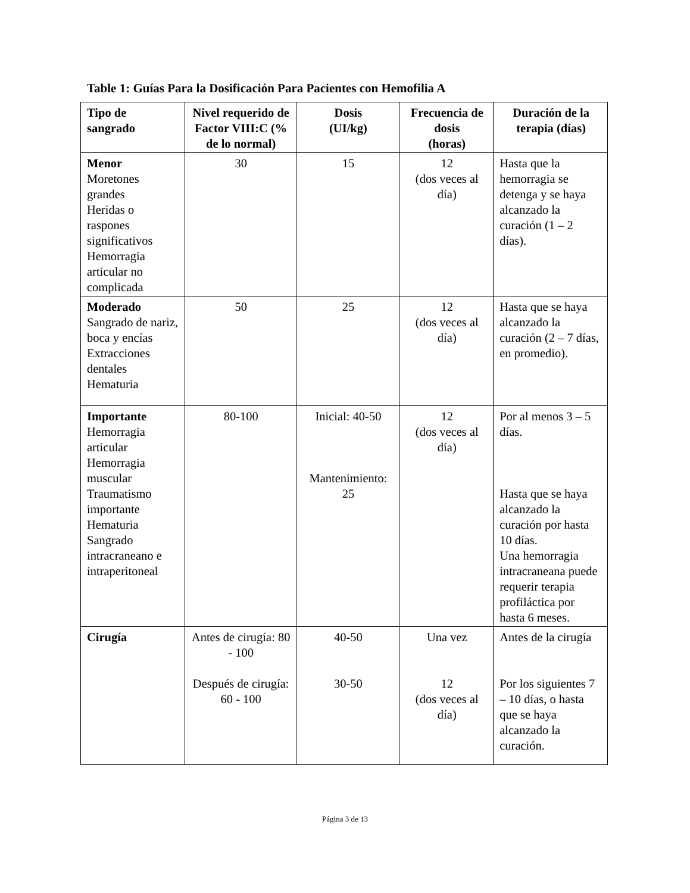Table 1: Guías Para la Dosificación Para Pacientes con Hemofilia A
| Tipo de sangrado | Nivel requerido de Factor VIII:C (% de lo normal) | Dosis (UI/kg) | Frecuencia de dosis (horas) | Duración de la terapia (días) |
| --- | --- | --- | --- | --- |
| Menor Moretones grandes Heridas o raspones significativos Hemorragia articular no complicada | 30 | 15 | 12 (dos veces al día) | Hasta que la hemorragia se detenga y se haya alcanzado la curación (1 – 2 días). |
| Moderado Sangrado de nariz, boca y encías Extracciones dentales Hematuria | 50 | 25 | 12 (dos veces al día) | Hasta que se haya alcanzado la curación (2 – 7 días, en promedio). |
| Importante Hemorragia articular Hemorragia muscular Traumatismo importante Hematuria Sangrado intracraneano e intraperitoneal | 80-100 | Inicial: 40-50 Mantenimiento: 25 | 12 (dos veces al día) | Por al menos 3 – 5 días. Hasta que se haya alcanzado la curación por hasta 10 días. Una hemorragia intracraneana puede requerir terapia profiláctica por hasta 6 meses. |
| Cirugía | Antes de cirugía: 80 - 100 Después de cirugía: 60 - 100 | 40-50 30-50 | Una vez 12 (dos veces al día) | Antes de la cirugía Por los siguientes 7 – 10 días, o hasta que se haya alcanzado la curación. |
Página 3 de 13